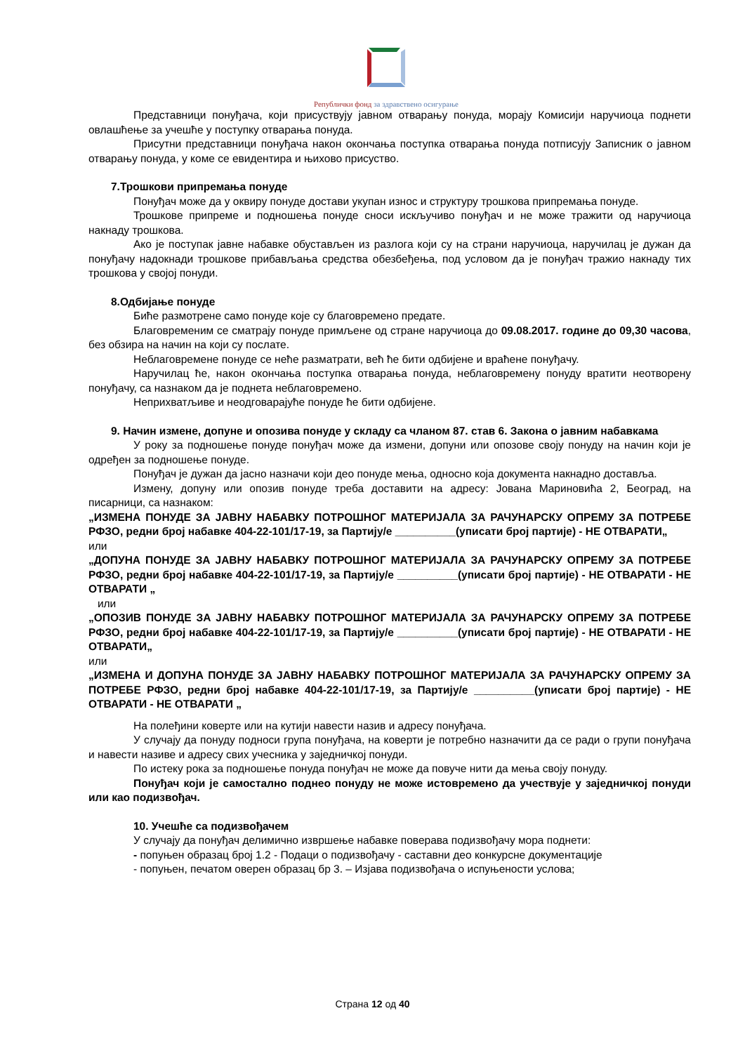Републички фонд за здравствено осигурање
Представници понуђача, који присуствују јавном отварању понуда, морају Комисији наручиоца поднети овлашћење за учешће у поступку отварања понуда.
Присутни представници понуђача након окончања поступка отварања понуда потписују Записник о јавном отварању понуда, у коме се евидентира и њихово присуство.
7.Трошкови припремања понуде
Понуђач може да у оквиру понуде достави укупан износ и структуру трошкова припремања понуде.
Трошкове припреме и подношења понуде сноси искључиво понуђач и не може тражити од наручиоца накнаду трошкова.
Ако је поступак јавне набавке обустављен из разлога који су на страни наручиоца, наручилац је дужан да понуђачу надокнади трошкове прибављања средства обезбеђења, под условом да је понуђач тражио накнаду тих трошкова у својој понуди.
8.Одбијање понуде
Биће размотрене само понуде које су благовремено предате.
Благовременим се сматрају понуде примљене од стране наручиоца до 09.08.2017. године до 09,30 часова, без обзира на начин на који су послате.
Неблаговремене понуде се неће разматрати, већ ће бити одбијене и враћене понуђачу.
Наручилац ће, након окончања поступка отварања понуда, неблаговремену понуду вратити неотворену понуђачу, са назнаком да је поднета неблаговремено.
Неприхватљиве и неодговарајуће понуде ће бити одбијене.
9. Начин измене, допуне и опозива понуде у складу са чланом 87. став 6. Закона о јавним набавкама
У року за подношење понуде понуђач може да измени, допуни или опозове своју понуду на начин који је одређен за подношење понуде.
Понуђач је дужан да јасно назначи који део понуде мења, односно која документа накнадно доставља.
Измену, допуну или опозив понуде треба доставити на адресу: Јована Мариновића 2, Београд, на писарници, са назнаком:
„ИЗМЕНА ПОНУДЕ ЗА ЈАВНУ НАБАВКУ ПОТРОШНОГ МАТЕРИЈАЛА ЗА РАЧУНАРСКУ ОПРЕМУ ЗА ПОТРЕБЕ РФЗО, редни број набавке 404-22-101/17-19, за Партију/е __________(уписати број партије) - НЕ ОТВАРАТИ„
или
„ДОПУНА ПОНУДЕ ЗА ЈАВНУ НАБАВКУ ПОТРОШНОГ МАТЕРИЈАЛА ЗА РАЧУНАРСКУ ОПРЕМУ ЗА ПОТРЕБЕ РФЗО, редни број набавке 404-22-101/17-19, за Партију/е __________(уписати број партије) - НЕ ОТВАРАТИ - НЕ ОТВАРАТИ „
или
„ОПОЗИВ ПОНУДЕ ЗА ЈАВНУ НАБАВКУ ПОТРОШНОГ МАТЕРИЈАЛА ЗА РАЧУНАРСКУ ОПРЕМУ ЗА ПОТРЕБЕ РФЗО, редни број набавке 404-22-101/17-19, за Партију/е __________(уписати број партије) - НЕ ОТВАРАТИ - НЕ ОТВАРАТИ„
или
„ИЗМЕНА И ДОПУНА ПОНУДЕ ЗА ЈАВНУ НАБАВКУ ПОТРОШНОГ МАТЕРИЈАЛА ЗА РАЧУНАРСКУ ОПРЕМУ ЗА ПОТРЕБЕ РФЗО, редни број набавке 404-22-101/17-19, за Партију/е __________(уписати број партије) - НЕ ОТВАРАТИ - НЕ ОТВАРАТИ „
На полеђини коверте или на кутији навести назив и адресу понуђача.
У случају да понуду подноси група понуђача, на коверти је потребно назначити да се ради о групи понуђача и навести називе и адресу свих учесника у заједничкој понуди.
По истеку рока за подношење понуда понуђач не може да повуче нити да мења своју понуду.
Понуђач који је самостално поднео понуду не може истовремено да учествује у заједничкој понуди или као подизвођач.
10. Учешће са подизвођачем
У случају да понуђач делимично извршење набавке поверава подизвођачу мора поднети:
- попуњен образац број 1.2 - Подаци о подизвођачу - саставни део конкурсне документације
- попуњен, печатом оверен образац бр 3. – Изјава подизвођача о испуњености услова;
Страна 12 од 40